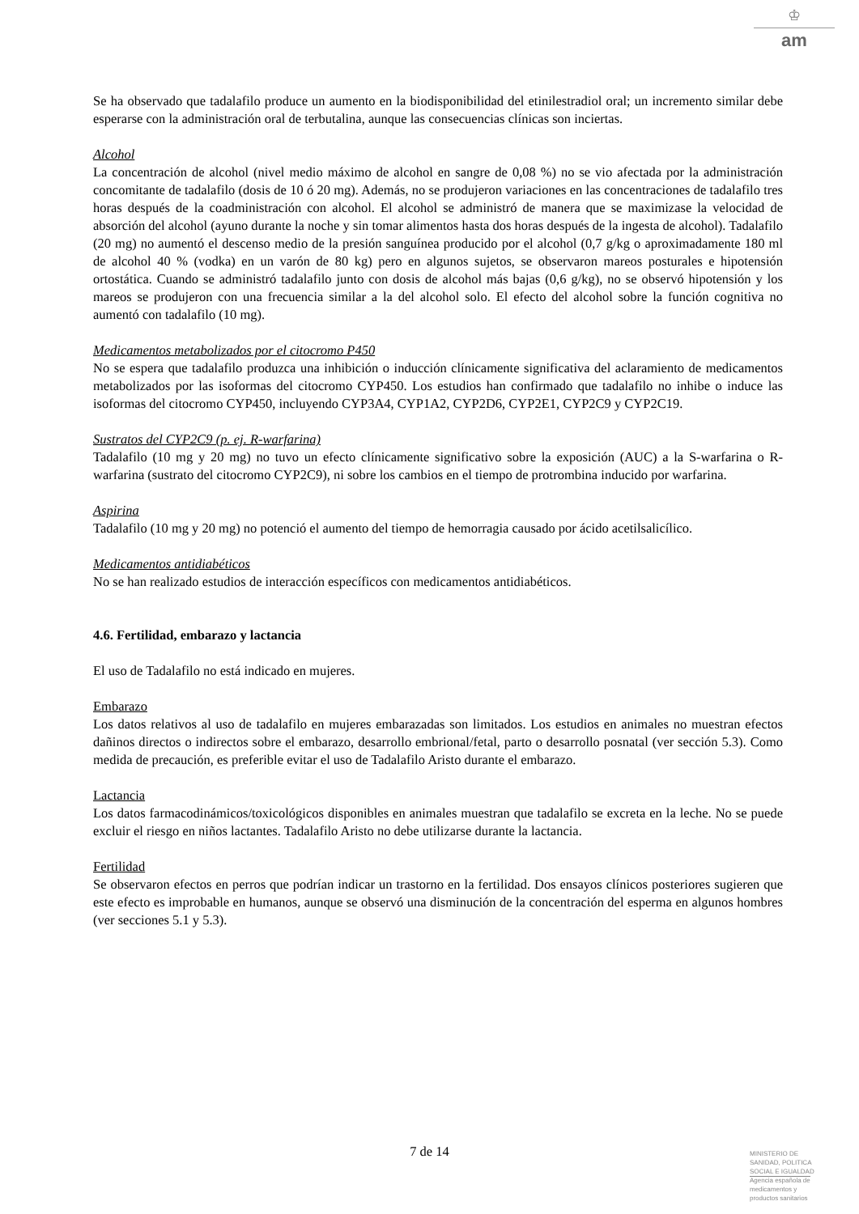♔
am
Se ha observado que tadalafilo produce un aumento en la biodisponibilidad del etinilestradiol oral; un incremento similar debe esperarse con la administración oral de terbutalina, aunque las consecuencias clínicas son inciertas.
Alcohol
La concentración de alcohol (nivel medio máximo de alcohol en sangre de 0,08 %) no se vio afectada por la administración concomitante de tadalafilo (dosis de 10 ó 20 mg). Además, no se produjeron variaciones en las concentraciones de tadalafilo tres horas después de la coadministración con alcohol. El alcohol se administró de manera que se maximizase la velocidad de absorción del alcohol (ayuno durante la noche y sin tomar alimentos hasta dos horas después de la ingesta de alcohol). Tadalafilo (20 mg) no aumentó el descenso medio de la presión sanguínea producido por el alcohol (0,7 g/kg o aproximadamente 180 ml de alcohol 40 % (vodka) en un varón de 80 kg) pero en algunos sujetos, se observaron mareos posturales e hipotensión ortostática. Cuando se administró tadalafilo junto con dosis de alcohol más bajas (0,6 g/kg), no se observó hipotensión y los mareos se produjeron con una frecuencia similar a la del alcohol solo. El efecto del alcohol sobre la función cognitiva no aumentó con tadalafilo (10 mg).
Medicamentos metabolizados por el citocromo P450
No se espera que tadalafilo produzca una inhibición o inducción clínicamente significativa del aclaramiento de medicamentos metabolizados por las isoformas del citocromo CYP450. Los estudios han confirmado que tadalafilo no inhibe o induce las isoformas del citocromo CYP450, incluyendo CYP3A4, CYP1A2, CYP2D6, CYP2E1, CYP2C9 y CYP2C19.
Sustratos del CYP2C9 (p. ej. R-warfarina)
Tadalafilo (10 mg y 20 mg) no tuvo un efecto clínicamente significativo sobre la exposición (AUC) a la S-warfarina o R-warfarina (sustrato del citocromo CYP2C9), ni sobre los cambios en el tiempo de protrombina inducido por warfarina.
Aspirina
Tadalafilo (10 mg y 20 mg) no potenció el aumento del tiempo de hemorragia causado por ácido acetilsalicílico.
Medicamentos antidiabéticos
No se han realizado estudios de interacción específicos con medicamentos antidiabéticos.
4.6. Fertilidad, embarazo y lactancia
El uso de Tadalafilo no está indicado en mujeres.
Embarazo
Los datos relativos al uso de tadalafilo en mujeres embarazadas son limitados. Los estudios en animales no muestran efectos dañinos directos o indirectos sobre el embarazo, desarrollo embrional/fetal, parto o desarrollo posnatal (ver sección 5.3). Como medida de precaución, es preferible evitar el uso de Tadalafilo Aristo durante el embarazo.
Lactancia
Los datos farmacodinámicos/toxicológicos disponibles en animales muestran que tadalafilo se excreta en la leche. No se puede excluir el riesgo en niños lactantes. Tadalafilo Aristo no debe utilizarse durante la lactancia.
Fertilidad
Se observaron efectos en perros que podrían indicar un trastorno en la fertilidad. Dos ensayos clínicos posteriores sugieren que este efecto es improbable en humanos, aunque se observó una disminución de la concentración del esperma en algunos hombres (ver secciones 5.1 y 5.3).
7 de 14
MINISTERIO DE
SANIDAD, POLITICA
SOCIAL E IGUALDAD
Agencia española de
medicamentos y
productos sanitarios